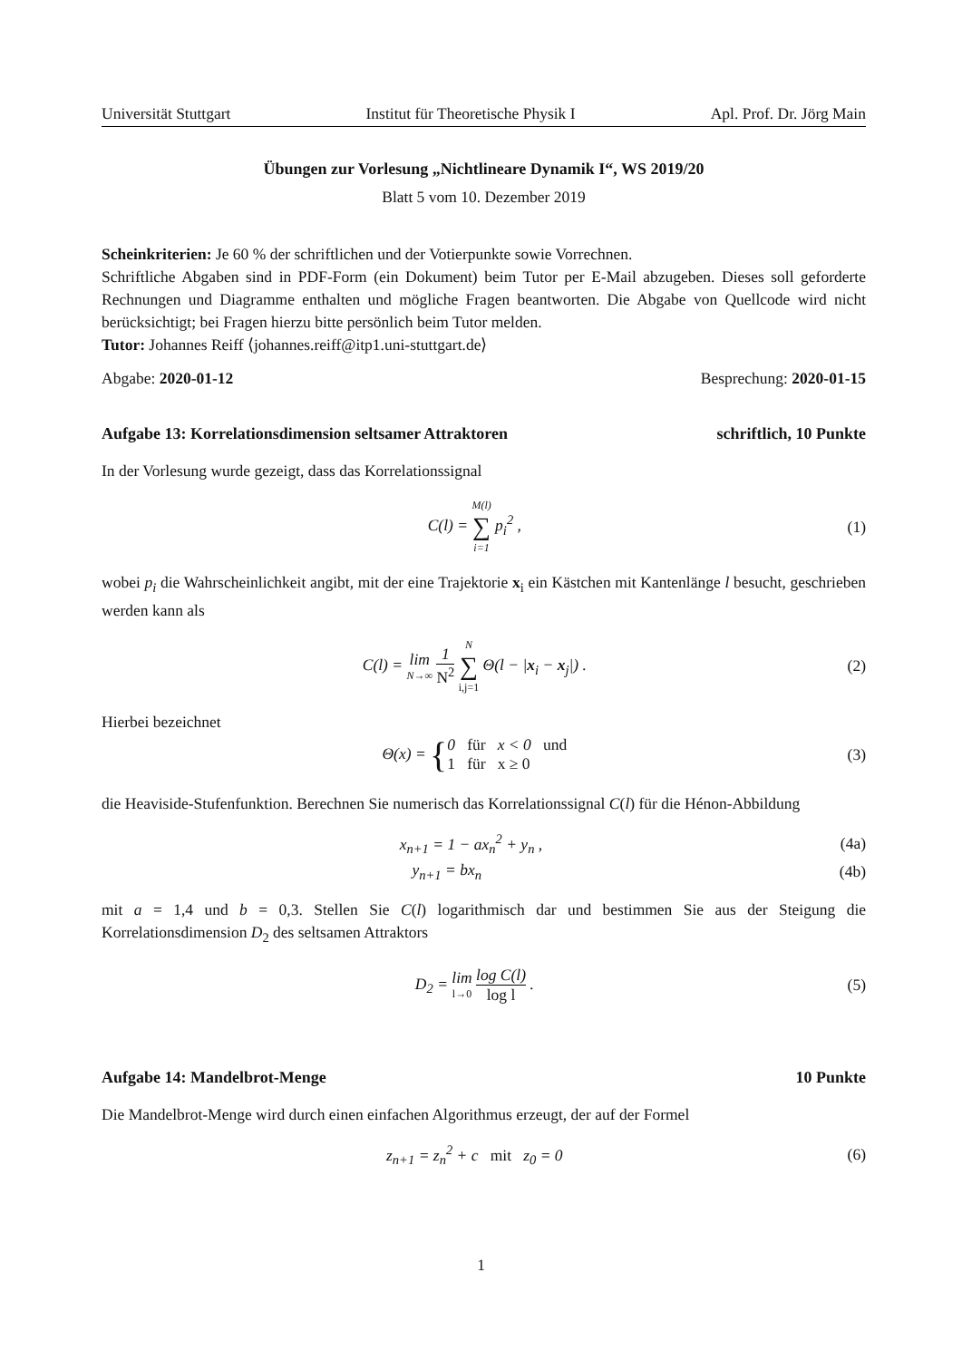Universität Stuttgart Institut für Theoretische Physik I Apl. Prof. Dr. Jörg Main
Übungen zur Vorlesung „Nichtlineare Dynamik I“, WS 2019/20
Blatt 5 vom 10. Dezember 2019
Scheinkriterien: Je 60 % der schriftlichen und der Votierpunkte sowie Vorrechnen.
Schriftliche Abgaben sind in PDF-Form (ein Dokument) beim Tutor per E-Mail abzugeben. Dieses soll geforderte Rechnungen und Diagramme enthalten und mögliche Fragen beantworten. Die Abgabe von Quellcode wird nicht berücksichtigt; bei Fragen hierzu bitte persönlich beim Tutor melden.
Tutor: Johannes Reiff ⟨johannes.reiff@itp1.uni-stuttgart.de⟩
Abgabe: 2020-01-12 Besprechung: 2020-01-15
Aufgabe 13: Korrelationsdimension seltsamer Attraktoren schriftlich, 10 Punkte
In der Vorlesung wurde gezeigt, dass das Korrelationssignal
C(l) = M(l) ∑ i=1 p<sub>i</sub><sup>2</sup> , (1)
wobei p<sub>i</sub> die Wahrscheinlichkeit angibt, mit der eine Trajektorie x<sub>i</sub> ein Kästchen mit Kantenlänge l besucht, geschrieben werden kann als
C(l) = lim N→∞ 1 N<sup>2</sup> N ∑ i,j=1 Θ(l − |x<sub>i</sub> − x<sub>j</sub>|) . (2)
Hierbei bezeichnet
Θ(x) = {0 für x < 0 und 1 für x ≥ 0 (3)
die Heaviside-Stufenfunktion. Berechnen Sie numerisch das Korrelationssignal C(l) für die Hénon-Abbildung
x<sub>n+1</sub> = 1 − ax<sub>n</sub><sup>2</sup> + y<sub>n</sub> , (4a)
y<sub>n+1</sub> = bx<sub>n</sub> (4b)
mit a = 1,4 und b = 0,3. Stellen Sie C(l) logarithmisch dar und bestimmen Sie aus der Steigung die Korrelationsdimension D<sub>2</sub> des seltsamen Attraktors
D<sub>2</sub> = lim l→0 log C(l) log l . (5)
Aufgabe 14: Mandelbrot-Menge 10 Punkte
Die Mandelbrot-Menge wird durch einen einfachen Algorithmus erzeugt, der auf der Formel
z<sub>n+1</sub> = z<sub>n</sub><sup>2</sup> + c mit z<sub>0</sub> = 0 (6)
1